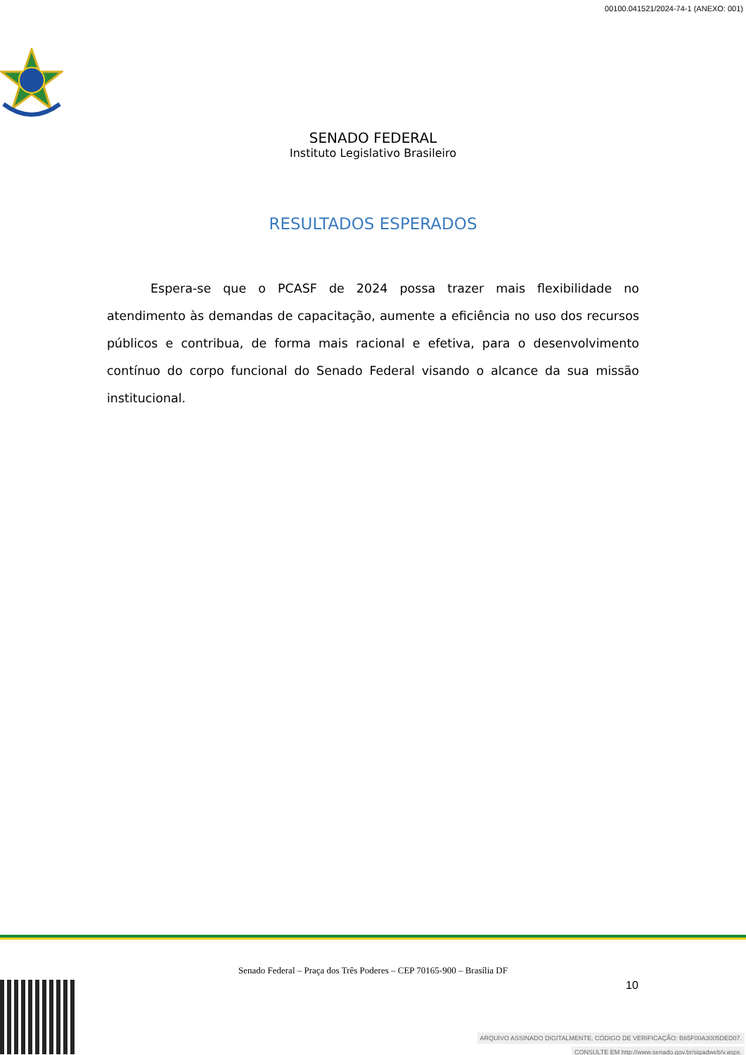00100.041521/2024-74-1 (ANEXO: 001)
SENADO FEDERAL
Instituto Legislativo Brasileiro
RESULTADOS ESPERADOS
Espera-se que o PCASF de 2024 possa trazer mais flexibilidade no atendimento às demandas de capacitação, aumente a eficiência no uso dos recursos públicos e contribua, de forma mais racional e efetiva, para o desenvolvimento contínuo do corpo funcional do Senado Federal visando o alcance da sua missão institucional.
Senado Federal – Praça dos Três Poderes – CEP 70165-900 – Brasília DF
10
ARQUIVO ASSINADO DIGITALMENTE. CÓDIGO DE VERIFICAÇÃO: B65F00A3005DED07.
CONSULTE EM http://www.senado.gov.br/sigadweb/v.aspx.